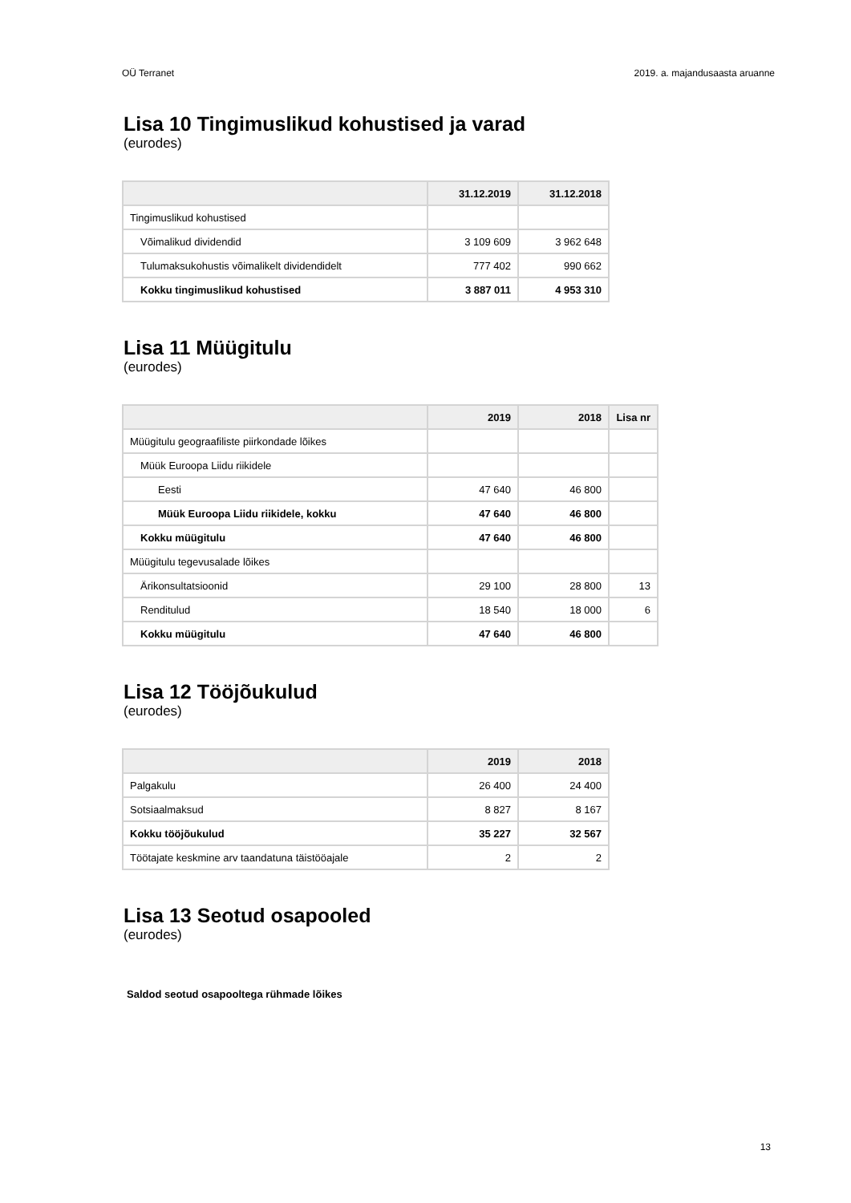OÜ Terranet 2019. a. majandusaasta aruanne
Lisa 10 Tingimuslikud kohustised ja varad
(eurodes)
| | 31.12.2019 | 31.12.2018 |
| --- | --- | --- |
| Tingimuslikud kohustised | | |
| Võimalikud dividendid | 3 109 609 | 3 962 648 |
| Tulumaksukohustis võimalikelt dividendidelt | 777 402 | 990 662 |
| Kokku tingimuslikud kohustised | 3 887 011 | 4 953 310 |
Lisa 11 Müügitulu
(eurodes)
| | 2019 | 2018 | Lisa nr |
| --- | --- | --- | --- |
| Müügitulu geograafiliste piirkondade lõikes | | | |
| Müük Euroopa Liidu riikidele | | | |
| Eesti | 47 640 | 46 800 | |
| Müük Euroopa Liidu riikidele, kokku | 47 640 | 46 800 | |
| Kokku müügitulu | 47 640 | 46 800 | |
| Müügitulu tegevusalade lõikes | | | |
| Ärikonsultatsioonid | 29 100 | 28 800 | 13 |
| Renditulud | 18 540 | 18 000 | 6 |
| Kokku müügitulu | 47 640 | 46 800 | |
Lisa 12 Tööjõukulud
(eurodes)
| | 2019 | 2018 |
| --- | --- | --- |
| Palgakulu | 26 400 | 24 400 |
| Sotsiaalmaksud | 8 827 | 8 167 |
| Kokku tööjõukulud | 35 227 | 32 567 |
| Töötajate keskmine arv taandatuna täistööajale | 2 | 2 |
Lisa 13 Seotud osapooled
(eurodes)
Saldod seotud osapooltega rühmade lõikes
13